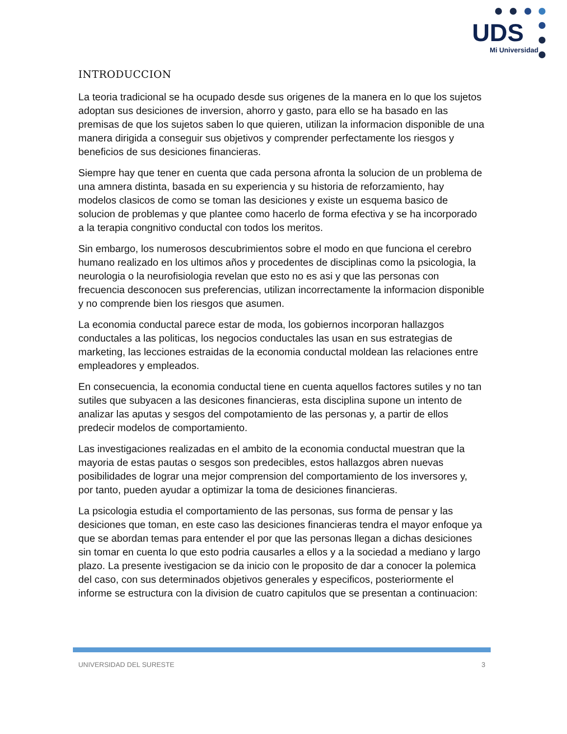UDS
Mi Universidad
INTRODUCCION
La teoria tradicional se ha ocupado desde sus origenes de la manera en lo que los sujetos adoptan sus desiciones de inversion, ahorro y gasto, para ello se ha basado en las premisas de que los sujetos saben lo que quieren, utilizan la informacion disponible de una manera dirigida a conseguir sus objetivos y comprender perfectamente los riesgos y beneficios de sus desiciones financieras.
Siempre hay que tener en cuenta que cada persona afronta la solucion de un problema de una amnera distinta, basada en su experiencia y su historia de reforzamiento, hay modelos clasicos de como se toman las desiciones y existe un esquema basico de solucion de problemas y que plantee como hacerlo de forma efectiva y se ha incorporado a la terapia congnitivo conductal con todos los meritos.
Sin embargo, los numerosos descubrimientos sobre el modo en que funciona el cerebro humano realizado en los ultimos años y procedentes de disciplinas como la psicologia, la neurologia o la neurofisiologia revelan que esto no es asi y que las personas con frecuencia desconocen sus preferencias, utilizan incorrectamente la informacion disponible y no comprende bien los riesgos que asumen.
La economia conductal parece estar de moda, los gobiernos incorporan hallazgos conductales a las politicas, los negocios conductales las usan en sus estrategias de marketing, las lecciones estraidas de la economia conductal moldean las relaciones entre empleadores y empleados.
En consecuencia, la economia conductal tiene en cuenta aquellos factores sutiles y no tan sutiles que subyacen a las desicones financieras, esta disciplina supone un intento de analizar las aputas y sesgos del compotamiento de las personas y, a partir de ellos predecir modelos de comportamiento.
Las investigaciones realizadas en el ambito de la economia conductal muestran que la mayoria de estas pautas o sesgos son predecibles, estos hallazgos abren nuevas posibilidades de lograr una mejor comprension del comportamiento de los inversores y, por tanto, pueden ayudar a optimizar la toma de desiciones financieras.
La psicologia estudia el comportamiento de las personas, sus forma de pensar y las desiciones que toman, en este caso las desiciones financieras tendra el mayor enfoque ya que se abordan temas para entender el por que las personas llegan a dichas desiciones sin tomar en cuenta lo que esto podria causarles a ellos y a la sociedad a mediano y largo plazo. La presente ivestigacion se da inicio con le proposito de dar a conocer la polemica del caso, con sus determinados objetivos generales y especificos, posteriormente el informe se estructura con la division de cuatro capitulos que se presentan a continuacion:
UNIVERSIDAD DEL SURESTE 3